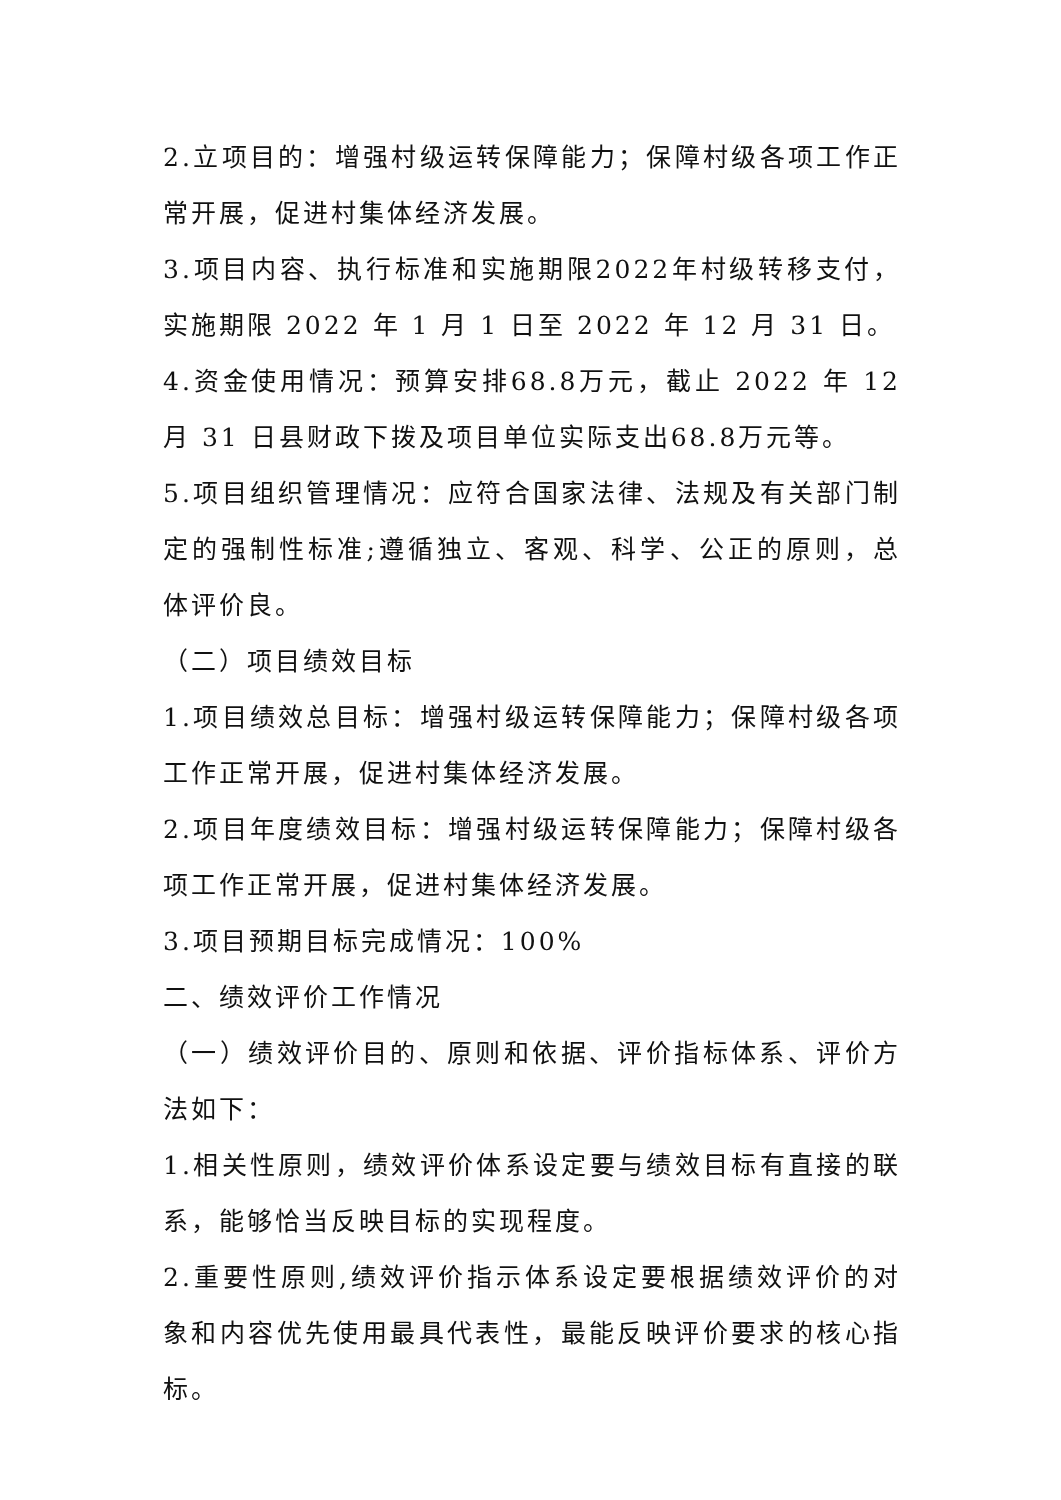2.立项目的：增强村级运转保障能力；保障村级各项工作正常开展，促进村集体经济发展。
3.项目内容、执行标准和实施期限2022年村级转移支付，实施期限 2022 年 1 月 1 日至 2022 年 12 月 31 日。
4.资金使用情况：预算安排68.8万元，截止 2022 年 12 月 31 日县财政下拨及项目单位实际支出68.8万元等。
5.项目组织管理情况：应符合国家法律、法规及有关部门制定的强制性标准;遵循独立、客观、科学、公正的原则，总体评价良。
（二）项目绩效目标
1.项目绩效总目标：增强村级运转保障能力；保障村级各项工作正常开展，促进村集体经济发展。
2.项目年度绩效目标：增强村级运转保障能力；保障村级各项工作正常开展，促进村集体经济发展。
3.项目预期目标完成情况：100%
二、绩效评价工作情况
（一）绩效评价目的、原则和依据、评价指标体系、评价方法如下：
1.相关性原则，绩效评价体系设定要与绩效目标有直接的联系，能够恰当反映目标的实现程度。
2.重要性原则,绩效评价指示体系设定要根据绩效评价的对象和内容优先使用最具代表性，最能反映评价要求的核心指标。